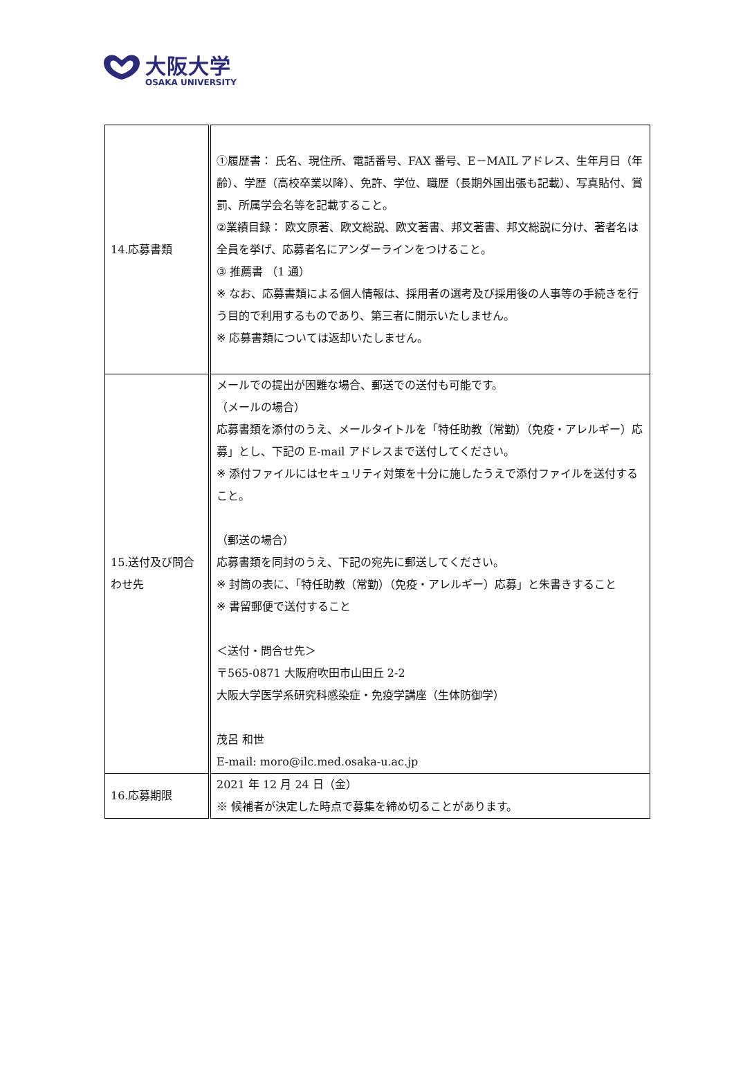大阪大学
OSAKA UNIVERSITY
| 14.応募書類 | ①履歴書： 氏名、現住所、電話番号、FAX 番号、E－MAIL アドレス、生年月日（年齢）、学歴（高校卒業以降）、免許、学位、職歴（長期外国出張も記載）、写真貼付、賞罰、所属学会名等を記載すること。 ②業績目録： 欧文原著、欧文総説、欧文著書、邦文著書、邦文総説に分け、著者名は全員を挙げ、応募者名にアンダーラインをつけること。 ③ 推薦書 （1 通） ※ なお、応募書類による個人情報は、採用者の選考及び採用後の人事等の手続きを行う目的で利用するものであり、第三者に開示いたしません。 ※ 応募書類については返却いたしません。 |
| 15.送付及び問合わせ先 | メールでの提出が困難な場合、郵送での送付も可能です。 （メールの場合） 応募書類を添付のうえ、メールタイトルを「特任助教（常勤）（免疫・アレルギー）応募」とし、下記の E-mail アドレスまで送付してください。 ※ 添付ファイルにはセキュリティ対策を十分に施したうえで添付ファイルを送付すること。 （郵送の場合） 応募書類を同封のうえ、下記の宛先に郵送してください。 ※ 封筒の表に、「特任助教（常勤）（免疫・アレルギー）応募」と朱書きすること ※ 書留郵便で送付すること ＜送付・問合せ先＞ 〒565-0871 大阪府吹田市山田丘 2-2 大阪大学医学系研究科感染症・免疫学講座（生体防御学） 茂呂 和世 E-mail: moro@ilc.med.osaka-u.ac.jp |
| 16.応募期限 | 2021 年 12 月 24 日（金） ※ 候補者が決定した時点で募集を締め切ることがあります。 |